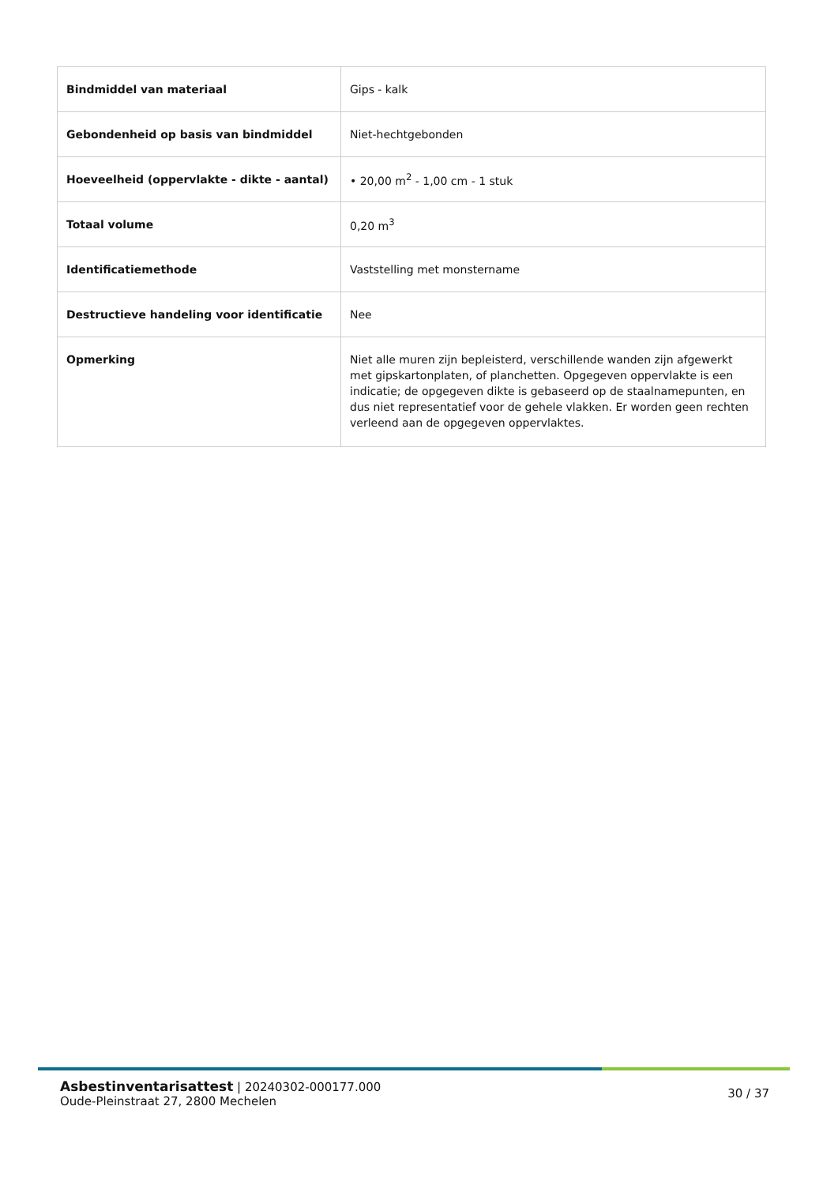| Bindmiddel van materiaal | Gips - kalk |
| Gebondenheid op basis van bindmiddel | Niet-hechtgebonden |
| Hoeveelheid (oppervlakte - dikte - aantal) | • 20,00 m<sup>2</sup> - 1,00 cm - 1 stuk |
| Totaal volume | 0,20 m<sup>3</sup> |
| Identificatiemethode | Vaststelling met monstername |
| Destructieve handeling voor identificatie | Nee |
| Opmerking | Niet alle muren zijn bepleisterd, verschillende wanden zijn afgewerkt met gipskartonplaten, of planchetten. Opgegeven oppervlakte is een indicatie; de opgegeven dikte is gebaseerd op de staalnamepunten, en dus niet representatief voor de gehele vlakken. Er worden geen rechten verleend aan de opgegeven oppervlaktes. |
Asbestinventarisattest | 20240302-000177.000
Oude-Pleinstraat 27, 2800 Mechelen
30 / 37